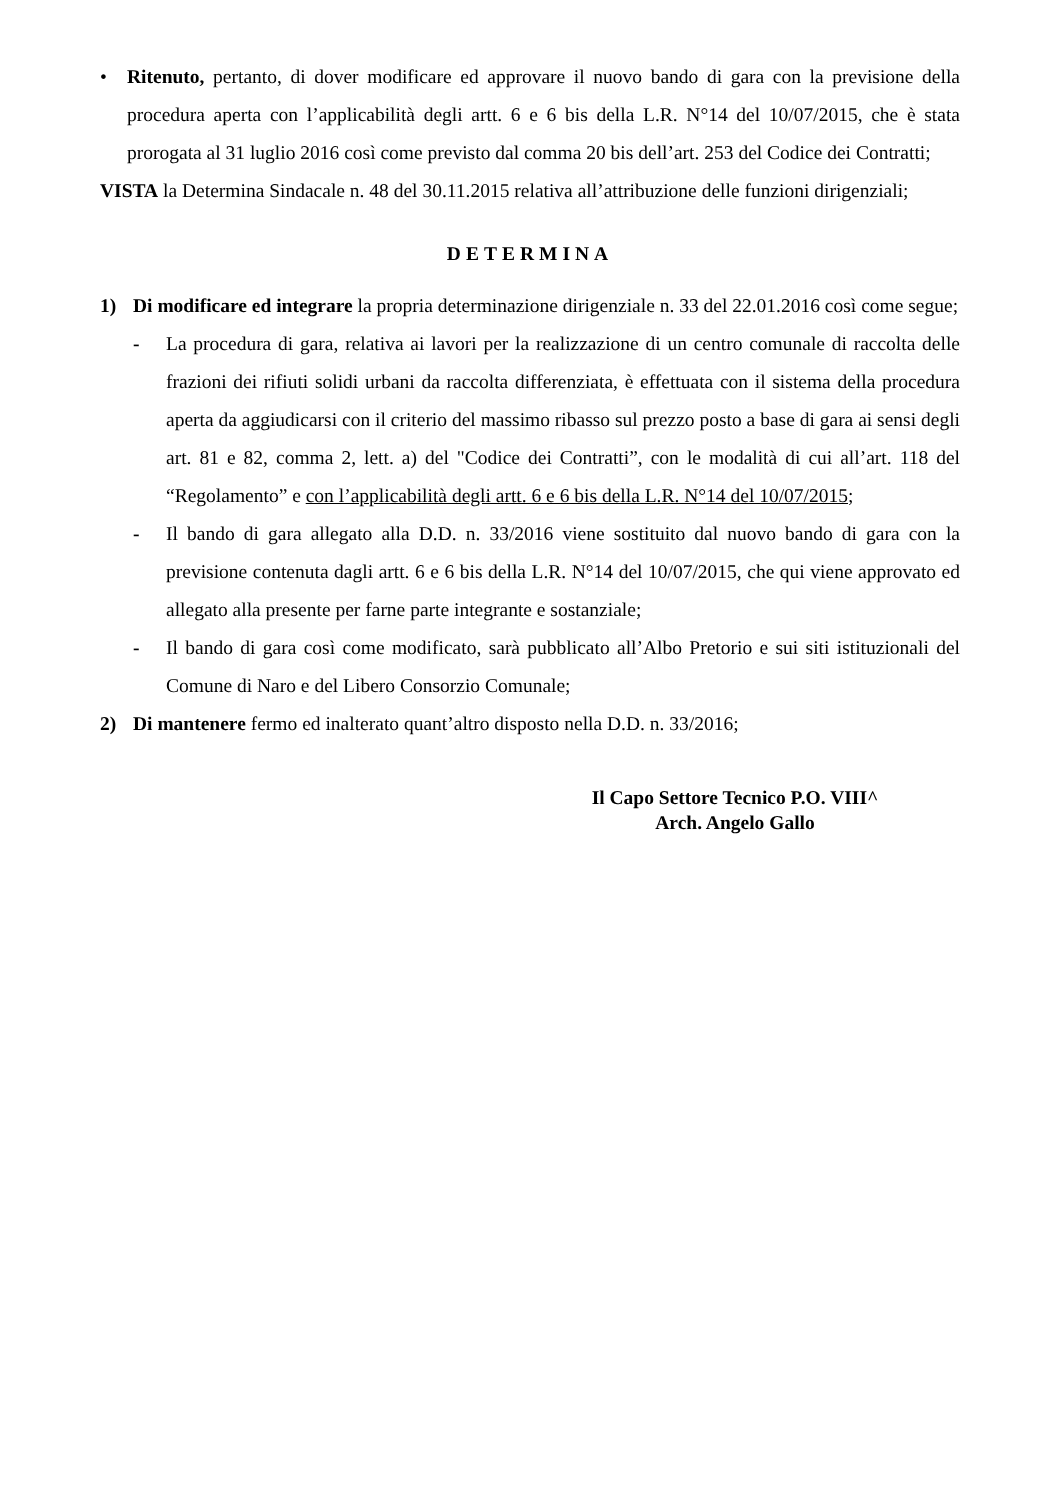• Ritenuto, pertanto, di dover modificare ed approvare il nuovo bando di gara con la previsione della procedura aperta con l’applicabilità degli artt. 6 e 6 bis della L.R. N°14 del 10/07/2015, che è stata prorogata al 31 luglio 2016 così come previsto dal comma 20 bis dell’art. 253 del Codice dei Contratti;
VISTA la Determina Sindacale n. 48 del 30.11.2015 relativa all’attribuzione delle funzioni dirigenziali;
DETERMINA
1) Di modificare ed integrare la propria determinazione dirigenziale n. 33 del 22.01.2016 così come segue;
- La procedura di gara, relativa ai lavori per la realizzazione di un centro comunale di raccolta delle frazioni dei rifiuti solidi urbani da raccolta differenziata, è effettuata con il sistema della procedura aperta da aggiudicarsi con il criterio del massimo ribasso sul prezzo posto a base di gara ai sensi degli art. 81 e 82, comma 2, lett. a) del "Codice dei Contratti”, con le modalità di cui all’art. 118 del “Regolamento” e con l’applicabilità degli artt. 6 e 6 bis della L.R. N°14 del 10/07/2015;
- Il bando di gara allegato alla D.D. n. 33/2016 viene sostituito dal nuovo bando di gara con la previsione contenuta dagli artt. 6 e 6 bis della L.R. N°14 del 10/07/2015, che qui viene approvato ed allegato alla presente per farne parte integrante e sostanziale;
- Il bando di gara così come modificato, sarà pubblicato all’Albo Pretorio e sui siti istituzionali del Comune di Naro e del Libero Consorzio Comunale;
2) Di mantenere fermo ed inalterato quant’altro disposto nella D.D. n. 33/2016;
Il Capo Settore Tecnico P.O. VIII^
Arch. Angelo Gallo